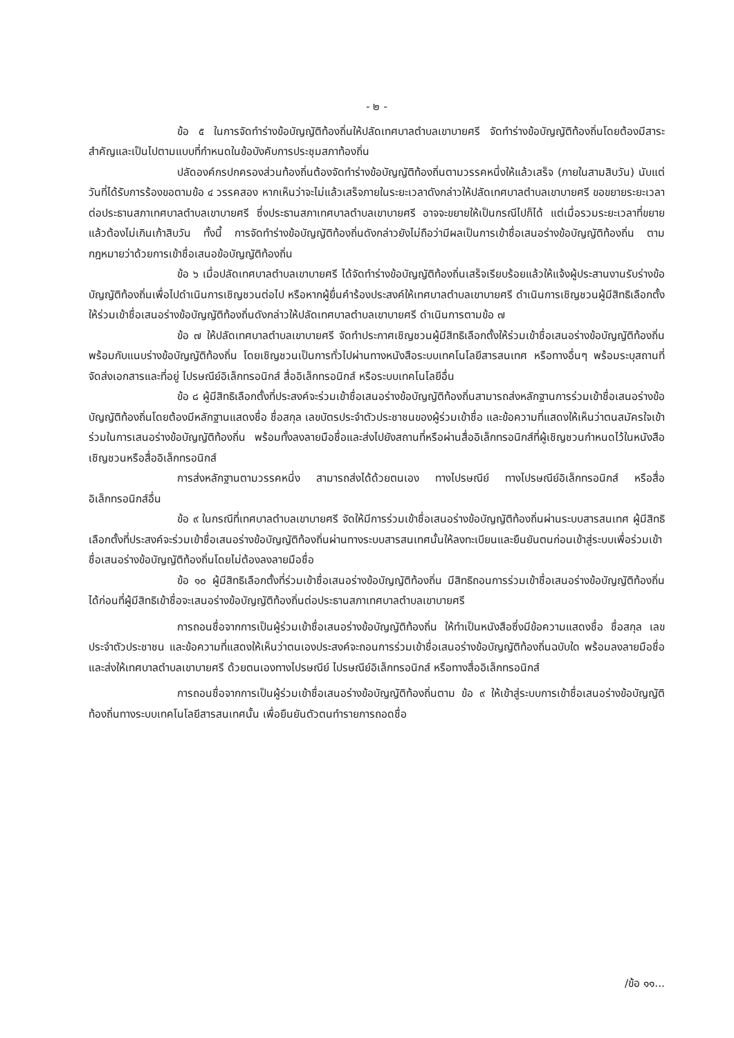- ๒ -
ข้อ ๕ ในการจัดทำร่างข้อบัญญัติท้องถิ่นให้ปลัดเทศบาลตำบลเขาบายศรี จัดทำร่างข้อบัญญัติท้องถิ่นโดยต้องมีสาระสำคัญและเป็นไปตามแบบที่กำหนดในข้อบังคับการประชุมสภาท้องถิ่น
ปลัดองค์กรปกครองส่วนท้องถิ่นต้องจัดทำร่างข้อบัญญัติท้องถิ่นตามวรรคหนึ่งให้แล้วเสร็จ (ภายในสามสิบวัน) นับแต่วันที่ได้รับการร้องขอตามข้อ ๔ วรรคสอง หากเห็นว่าจะไม่แล้วเสร็จภายในระยะเวลาดังกล่าวให้ปลัดเทศบาลตำบลเขาบายศรี ขอขยายระยะเวลาต่อประธานสภาเทศบาลตำบลเขาบายศรี ซึ่งประธานสภาเทศบาลตำบลเขาบายศรี อาจจะขยายให้เป็นกรณีไปก็ได้ แต่เมื่อรวมระยะเวลาที่ขยายแล้วต้องไม่เกินเก้าสิบวัน ทั้งนี้ การจัดทำร่างข้อบัญญัติท้องถิ่นดังกล่าวยังไม่ถือว่ามีผลเป็นการเข้าชื่อเสนอร่างข้อบัญญัติท้องถิ่น ตามกฎหมายว่าด้วยการเข้าชื่อเสนอข้อบัญญัติท้องถิ่น
ข้อ ๖ เมื่อปลัดเทศบาลตำบลเขาบายศรี ได้จัดทำร่างข้อบัญญัติท้องถิ่นเสร็จเรียบร้อยแล้วให้แจ้งผู้ประสานงานรับร่างข้อบัญญัติท้องถิ่นเพื่อไปดำเนินการเชิญชวนต่อไป หรือหากผู้ยื่นคำร้องประสงค์ให้เทศบาลตำบลเขาบายศรี ดำเนินการเชิญชวนผู้มีสิทธิเลือกตั้งให้ร่วมเข้าชื่อเสนอร่างข้อบัญญัติท้องถิ่นดังกล่าวให้ปลัดเทศบาลตำบลเขาบายศรี ดำเนินการตามข้อ ๗
ข้อ ๗ ให้ปลัดเทศบาลตำบลเขาบายศรี จัดทำประกาศเชิญชวนผู้มีสิทธิเลือกตั้งให้ร่วมเข้าชื่อเสนอร่างข้อบัญญัติท้องถิ่นพร้อมกับแนบร่างข้อบัญญัติท้องถิ่น โดยเชิญชวนเป็นการทั่วไปผ่านทางหนังสือระบบเทคโนโลยีสารสนเทศ หรือทางอื่นๆ พร้อมระบุสถานที่จัดส่งเอกสารและที่อยู่ ไปรษณีย์อิเล็กทรอนิกส์ สื่ออิเล็กทรอนิกส์ หรือระบบเทคโนโลยีอื่น
ข้อ ๘ ผู้มีสิทธิเลือกตั้งที่ประสงค์จะร่วมเข้าชื่อเสนอร่างข้อบัญญัติท้องถิ่นสามารถส่งหลักฐานการร่วมเข้าชื่อเสนอร่างข้อบัญญัติท้องถิ่นโดยต้องมีหลักฐานแสดงชื่อ ชื่อสกุล เลขบัตรประจำตัวประชาชนของผู้ร่วมเข้าชื่อ และข้อความที่แสดงให้เห็นว่าตนสมัครใจเข้าร่วมในการเสนอร่างข้อบัญญัติท้องถิ่น พร้อมทั้งลงลายมือชื่อและส่งไปยังสถานที่หรือผ่านสื่ออิเล็กทรอนิกส์ที่ผู้เชิญชวนกำหนดไว้ในหนังสือเชิญชวนหรือสื่ออิเล็กทรอนิกส์
การส่งหลักฐานตามวรรคหนึ่ง สามารถส่งได้ด้วยตนเอง ทางไปรษณีย์ ทางไปรษณีย์อิเล็กทรอนิกส์ หรือสื่ออิเล็กทรอนิกส์อื่น
ข้อ ๙ ในกรณีที่เทศบาลตำบลเขาบายศรี จัดให้มีการร่วมเข้าชื่อเสนอร่างข้อบัญญัติท้องถิ่นผ่านระบบสารสนเทศ ผู้มีสิทธิเลือกตั้งที่ประสงค์จะร่วมเข้าชื่อเสนอร่างข้อบัญญัติท้องถิ่นผ่านทางระบบสารสนเทศนั้นให้ลงทะเบียนและยืนยันตนก่อนเข้าสู่ระบบเพื่อร่วมเข้าชื่อเสนอร่างข้อบัญญัติท้องถิ่นโดยไม่ต้องลงลายมือชื่อ
ข้อ ๑๐ ผู้มีสิทธิเลือกตั้งที่ร่วมเข้าชื่อเสนอร่างข้อบัญญัติท้องถิ่น มีสิทธิถอนการร่วมเข้าชื่อเสนอร่างข้อบัญญัติท้องถิ่นได้ก่อนที่ผู้มีสิทธิเข้าชื่อจะเสนอร่างข้อบัญญัติท้องถิ่นต่อประธานสภาเทศบาลตำบลเขาบายศรี
การถอนชื่อจากการเป็นผู้ร่วมเข้าชื่อเสนอร่างข้อบัญญัติท้องถิ่น ให้ทำเป็นหนังสือซึ่งมีข้อความแสดงชื่อ ชื่อสกุล เลขประจำตัวประชาชน และข้อความที่แสดงให้เห็นว่าตนเองประสงค์จะถอนการร่วมเข้าชื่อเสนอร่างข้อบัญญัติท้องถิ่นฉบับใด พร้อมลงลายมือชื่อ และส่งให้เทศบาลตำบลเขาบายศรี ด้วยตนเองทางไปรษณีย์ ไปรษณีย์อิเล็กทรอนิกส์ หรือทางสื่ออิเล็กทรอนิกส์
การถอนชื่อจากการเป็นผู้ร่วมเข้าชื่อเสนอร่างข้อบัญญัติท้องถิ่นตาม ข้อ ๙ ให้เข้าสู่ระบบการเข้าชื่อเสนอร่างข้อบัญญัติท้องถิ่นทางระบบเทคโนโลยีสารสนเทศนั้น เพื่อยืนยันตัวตนทำรายการถอดชื่อ
/ข้อ ๑๑...